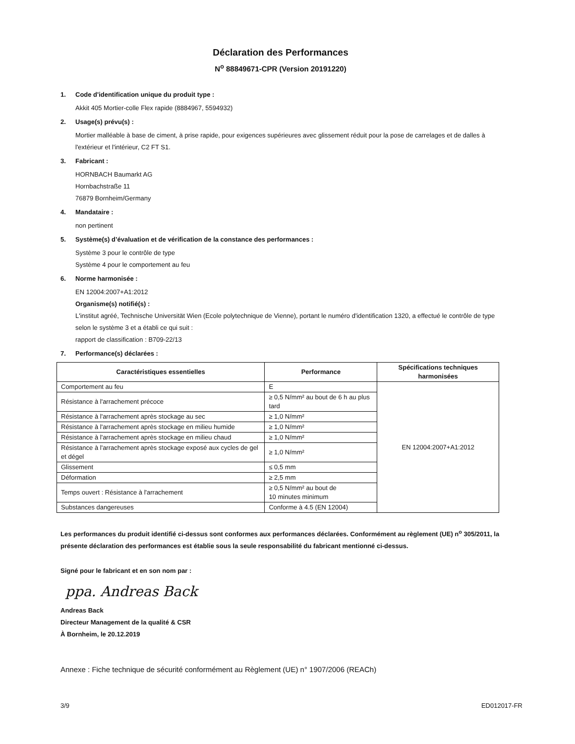Déclaration des Performances
N<sup>o</sup> 88849671-CPR (Version 20191220)
1. Code d'identification unique du produit type :
Akkit 405 Mortier-colle Flex rapide (8884967, 5594932)
2. Usage(s) prévu(s) :
Mortier malléable à base de ciment, à prise rapide, pour exigences supérieures avec glissement réduit pour la pose de carrelages et de dalles à l'extérieur et l'intérieur, C2 FT S1.
3. Fabricant :
HORNBACH Baumarkt AG
Hornbachstraße 11
76879 Bornheim/Germany
4. Mandataire :
non pertinent
5. Système(s) d’évaluation et de vérification de la constance des performances :
Système 3 pour le contrôle de type
Système 4 pour le comportement au feu
6. Norme harmonisée :
EN 12004:2007+A1:2012
Organisme(s) notifié(s) :
L'institut agréé, Technische Universität Wien (Ecole polytechnique de Vienne), portant le numéro d'identification 1320, a effectué le contrôle de type selon le système 3 et a établi ce qui suit :
rapport de classification : B709-22/13
7. Performance(s) déclarées :
| Caractéristiques essentielles | Performance | Spécifications techniques harmonisées |
| --- | --- | --- |
| Comportement au feu | E | EN 12004:2007+A1:2012 |
| Résistance à l'arrachement précoce | ≥ 0,5 N/mm² au bout de 6 h au plus tard | |
| Résistance à l'arrachement après stockage au sec | ≥ 1,0 N/mm² | |
| Résistance à l'arrachement après stockage en milieu humide | ≥ 1,0 N/mm² | |
| Résistance à l'arrachement après stockage en milieu chaud | ≥ 1,0 N/mm² | |
| Résistance à l'arrachement après stockage exposé aux cycles de gel et dégel | ≥ 1,0 N/mm² | |
| Glissement | ≤ 0,5 mm | |
| Déformation | ≥ 2,5 mm | |
| Temps ouvert : Résistance à l'arrachement | ≥ 0,5 N/mm² au bout de 10 minutes minimum | |
| Substances dangereuses | Conforme à 4.5 (EN 12004) | |
Les performances du produit identifié ci-dessus sont conformes aux performances déclarées. Conformément au règlement (UE) n<sup>o</sup> 305/2011, la présente déclaration des performances est établie sous la seule responsabilité du fabricant mentionné ci-dessus.
Signé pour le fabricant et en son nom par :
ppa. Andreas Back
Andreas Back
Directeur Management de la qualité & CSR
À Bornheim, le 20.12.2019
Annexe : Fiche technique de sécurité conformément au Règlement (UE) n° 1907/2006 (REACh)
3/9 ED012017-FR